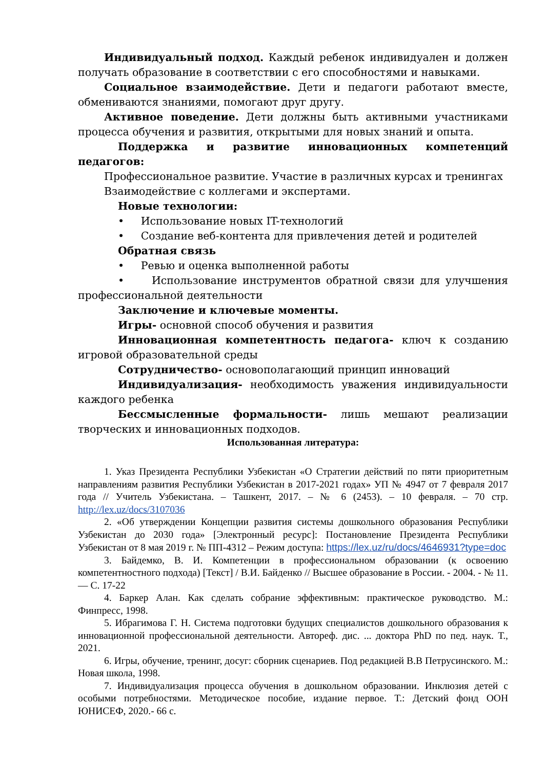Индивидуальный подход. Каждый ребенок индивидуален и должен получать образование в соответствии с его способностями и навыками.
Социальное взаимодействие. Дети и педагоги работают вместе, обмениваются знаниями, помогают друг другу.
Активное поведение. Дети должны быть активными участниками процесса обучения и развития, открытыми для новых знаний и опыта.
Поддержка и развитие инновационных компетенций педагогов:
Профессиональное развитие. Участие в различных курсах и тренингах
Взаимодействие с коллегами и экспертами.
Новые технологии:
• Использование новых IT-технологий
• Создание веб-контента для привлечения детей и родителей
Обратная связь
• Ревью и оценка выполненной работы
• Использование инструментов обратной связи для улучшения профессиональной деятельности
Заключение и ключевые моменты.
Игры- основной способ обучения и развития
Инновационная компетентность педагога- ключ к созданию игровой образовательной среды
Сотрудничество- основополагающий принцип инноваций
Индивидуализация- необходимость уважения индивидуальности каждого ребенка
Бессмысленные формальности- лишь мешают реализации творческих и инновационных подходов.
Использованная литература:
1. Указ Президента Республики Узбекистан «О Стратегии действий по пяти приоритетным направлениям развития Республики Узбекистан в 2017-2021 годах» УП № 4947 от 7 февраля 2017 года // Учитель Узбекистана. – Ташкент, 2017. – № 6 (2453). – 10 февраля. – 70 стр. http://lex.uz/docs/3107036
2. «Об утверждении Концепции развития системы дошкольного образования Республики Узбекистан до 2030 года» [Электронный ресурс]: Постановление Президента Республики Узбекистан от 8 мая 2019 г. № ПП-4312 – Режим доступа: https://lex.uz/ru/docs/4646931?type=doc
3. Байдемко, В. И. Компетенции в профессиональном образовании (к освоению компетентностного подхода) [Текст] / В.И. Байденко // Высшее образование в России. - 2004. - № 11. — С. 17-22
4. Баркер Алан. Как сделать собрание эффективным: практическое руководство. М.: Финпресс, 1998.
5. Ибрагимова Г. Н. Система подготовки будущих специалистов дошкольного образования к инновационной профессиональной деятельности. Автореф. дис. ... доктора PhD по пед. наук. Т., 2021.
6. Игры, обучение, тренинг, досуг: сборник сценариев. Под редакцией В.В Петрусинского. М.: Новая школа, 1998.
7. Индивидуализация процесса обучения в дошкольном образовании. Инклюзия детей с особыми потребностями. Методическое пособие, издание первое. Т.: Детский фонд ООН ЮНИСЕФ, 2020.- 66 с.